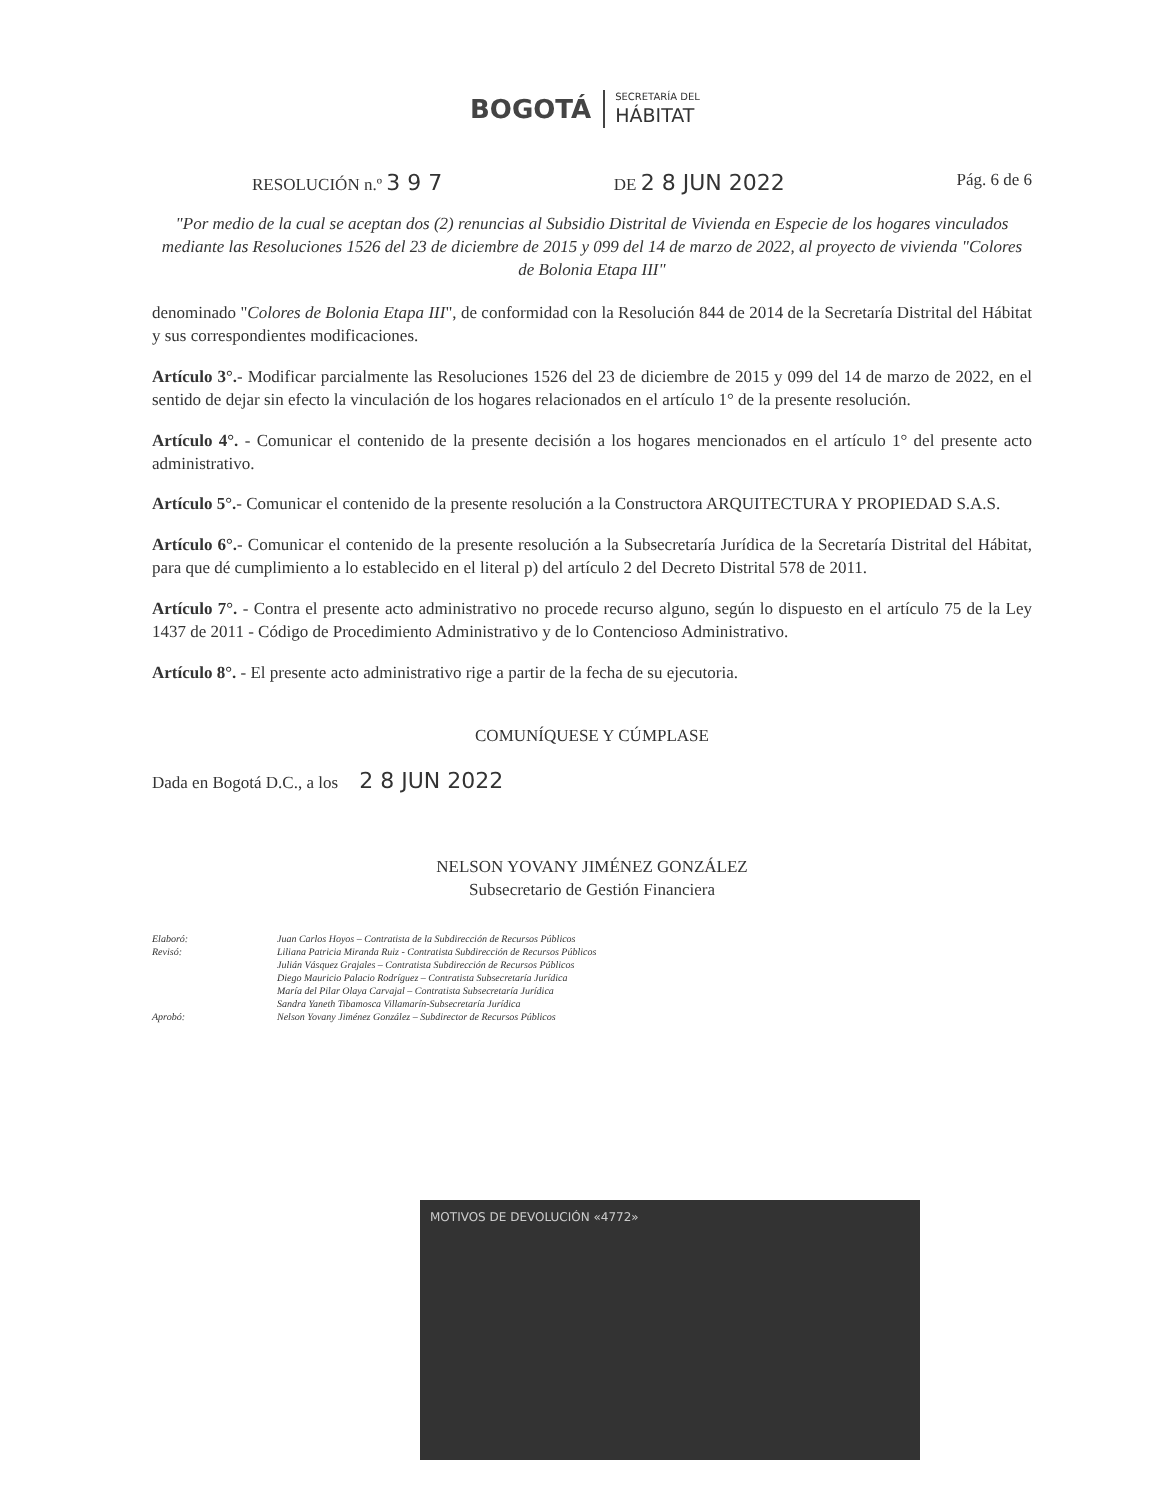BOGOTÁ
SECRETARÍA DEL
HÁBITAT
RESOLUCIÓN n.º 3 9 7
DE 2 8 JUN 2022
Pág. 6 de 6
"Por medio de la cual se aceptan dos (2) renuncias al Subsidio Distrital de Vivienda en Especie de los hogares vinculados mediante las Resoluciones 1526 del 23 de diciembre de 2015 y 099 del 14 de marzo de 2022, al proyecto de vivienda "Colores de Bolonia Etapa III"
denominado "Colores de Bolonia Etapa III", de conformidad con la Resolución 844 de 2014 de la Secretaría Distrital del Hábitat y sus correspondientes modificaciones.
Artículo 3°.- Modificar parcialmente las Resoluciones 1526 del 23 de diciembre de 2015 y 099 del 14 de marzo de 2022, en el sentido de dejar sin efecto la vinculación de los hogares relacionados en el artículo 1° de la presente resolución.
Artículo 4°. - Comunicar el contenido de la presente decisión a los hogares mencionados en el artículo 1° del presente acto administrativo.
Artículo 5°.- Comunicar el contenido de la presente resolución a la Constructora ARQUITECTURA Y PROPIEDAD S.A.S.
Artículo 6°.- Comunicar el contenido de la presente resolución a la Subsecretaría Jurídica de la Secretaría Distrital del Hábitat, para que dé cumplimiento a lo establecido en el literal p) del artículo 2 del Decreto Distrital 578 de 2011.
Artículo 7°. - Contra el presente acto administrativo no procede recurso alguno, según lo dispuesto en el artículo 75 de la Ley 1437 de 2011 - Código de Procedimiento Administrativo y de lo Contencioso Administrativo.
Artículo 8°. - El presente acto administrativo rige a partir de la fecha de su ejecutoria.
COMUNÍQUESE Y CÚMPLASE
Dada en Bogotá D.C., a los 2 8 JUN 2022
NELSON YOVANY JIMÉNEZ GONZÁLEZ
Subsecretario de Gestión Financiera
Elaboró:
Juan Carlos Hoyos – Contratista de la Subdirección de Recursos Públicos
Revisó:
Liliana Patricia Miranda Ruiz - Contratista Subdirección de Recursos Públicos
Julián Vásquez Grajales – Contratista Subdirección de Recursos Públicos
Diego Mauricio Palacio Rodríguez – Contratista Subsecretaría Jurídica
María del Pilar Olaya Carvajal – Contratista Subsecretaría Jurídica
Sandra Yaneth Tibamosca Villamarín-Subsecretaría Jurídica
Aprobó:
Nelson Yovany Jiménez González – Subdirector de Recursos Públicos
MOTIVOS DE DEVOLUCIÓN «4772»